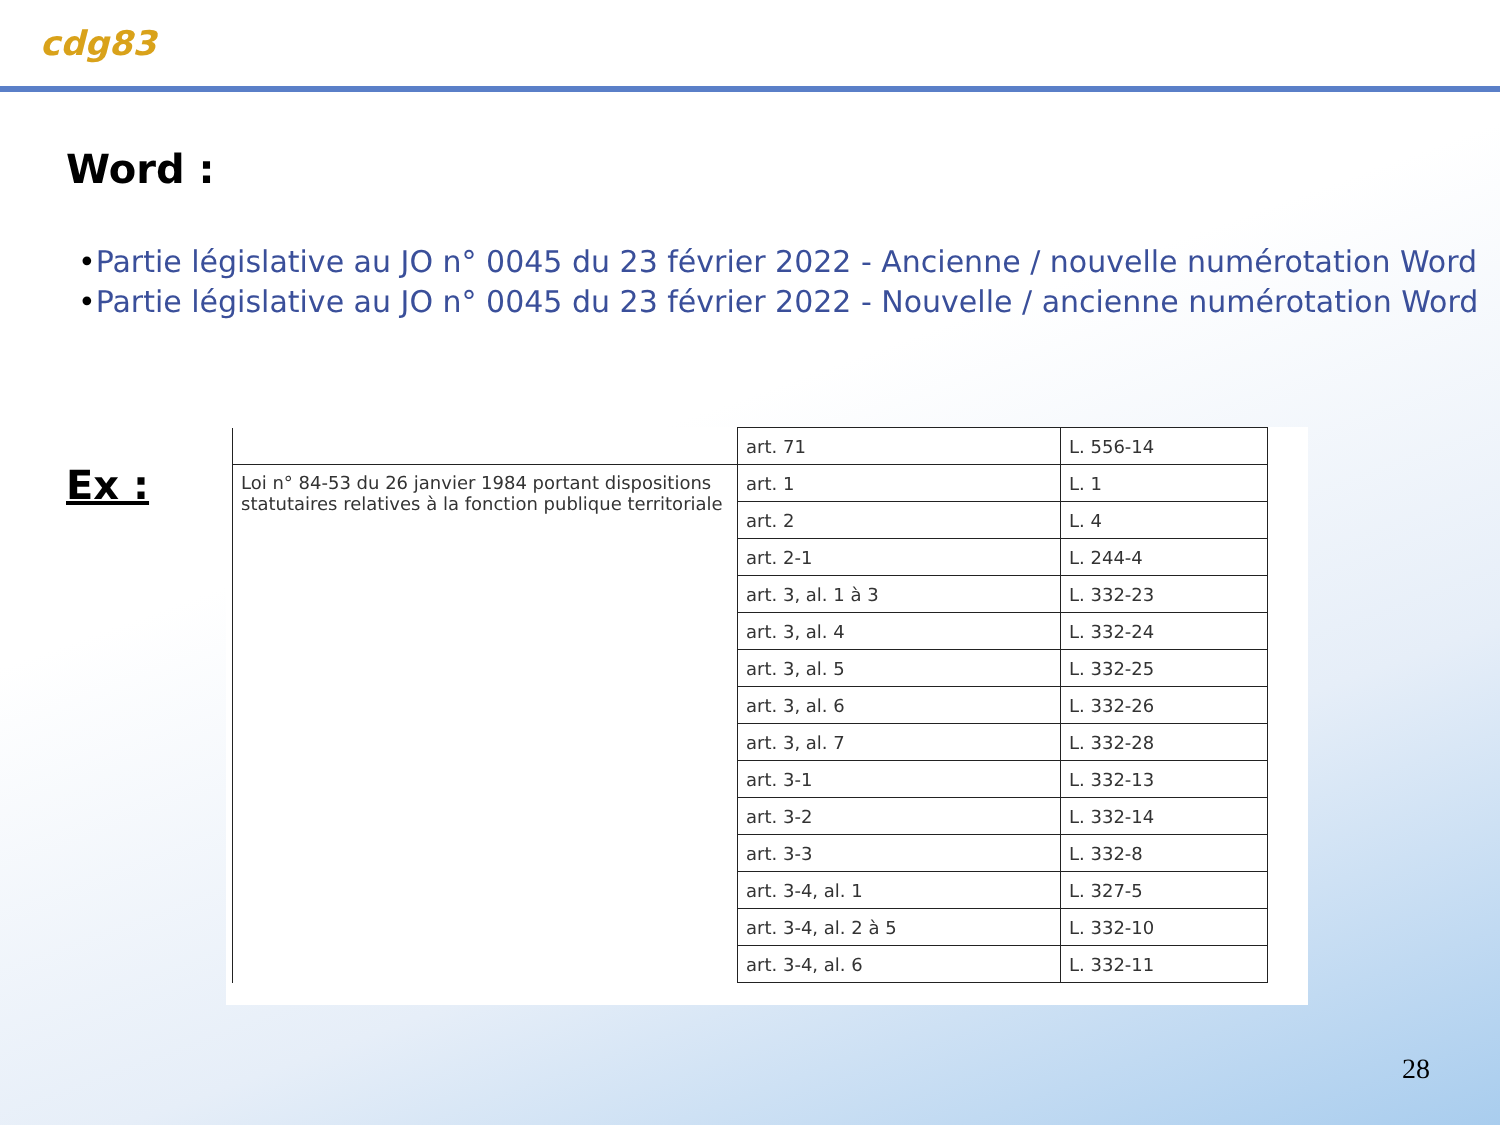cdg83
Word :
•Partie législative au JO n° 0045 du 23 février 2022 - Ancienne / nouvelle numérotation Word
•Partie législative au JO n° 0045 du 23 février 2022 - Nouvelle / ancienne numérotation Word
Ex :
| | art. 71 | L. 556-14 |
| Loi n° 84-53 du 26 janvier 1984 portant dispositions statutaires relatives à la fonction publique territoriale | art. 1 | L. 1 |
| | art. 2 | L. 4 |
| | art. 2-1 | L. 244-4 |
| | art. 3, al. 1 à 3 | L. 332-23 |
| | art. 3, al. 4 | L. 332-24 |
| | art. 3, al. 5 | L. 332-25 |
| | art. 3, al. 6 | L. 332-26 |
| | art. 3, al. 7 | L. 332-28 |
| | art. 3-1 | L. 332-13 |
| | art. 3-2 | L. 332-14 |
| | art. 3-3 | L. 332-8 |
| | art. 3-4, al. 1 | L. 327-5 |
| | art. 3-4, al. 2 à 5 | L. 332-10 |
| | art. 3-4, al. 6 | L. 332-11 |
28